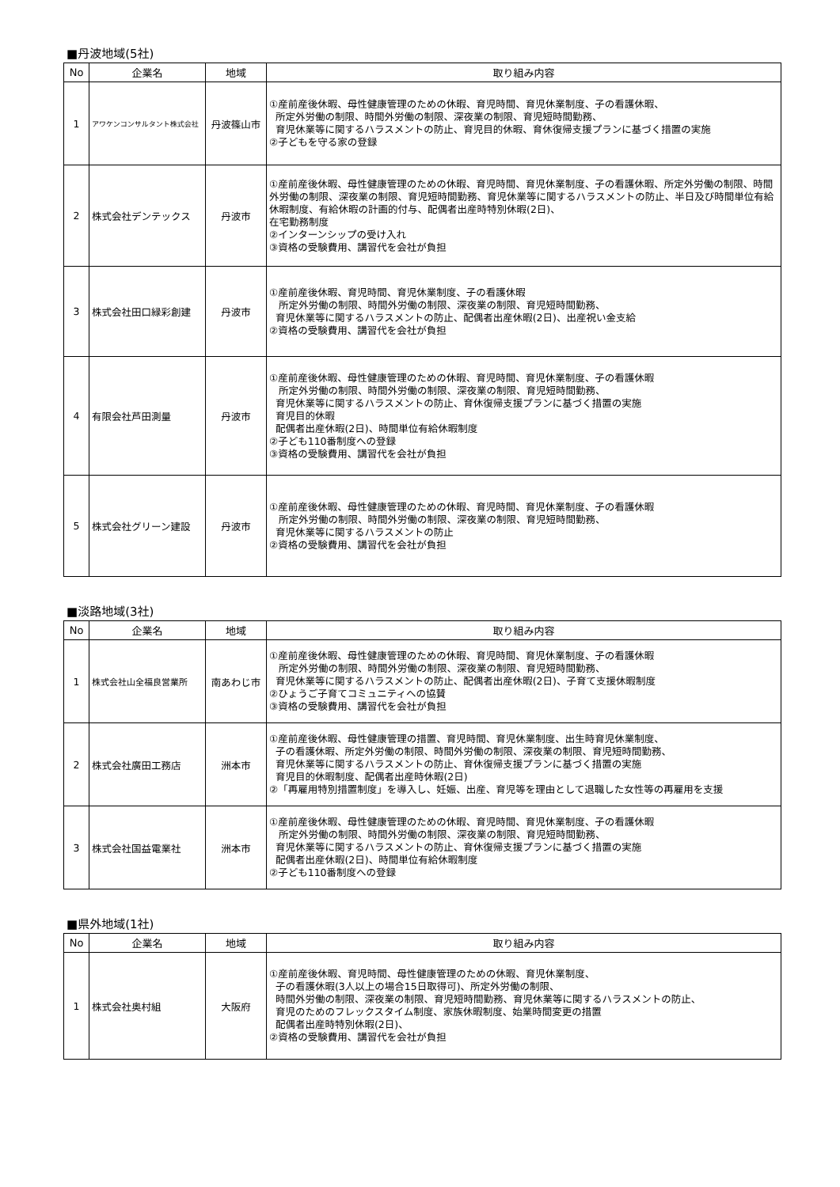■丹波地域(5社)
| No | 企業名 | 地域 | 取り組み内容 |
| --- | --- | --- | --- |
| 1 | アワケンコンサルタント株式会社 | 丹波篠山市 | ①産前産後休暇、母性健康管理のための休暇、育児時間、育児休業制度、子の看護休暇、 所定外労働の制限、時間外労働の制限、深夜業の制限、育児短時間勤務、 育児休業等に関するハラスメントの防止、育児目的休暇、育休復帰支援プランに基づく措置の実施 ②子どもを守る家の登録 |
| 2 | 株式会社デンテックス | 丹波市 | ①産前産後休暇、母性健康管理のための休暇、育児時間、育児休業制度、子の看護休暇、所定外労働の制限、時間外労働の制限、深夜業の制限、育児短時間勤務、育児休業等に関するハラスメントの防止、半日及び時間単位有給休暇制度、有給休暇の計画的付与、配偶者出産時特別休暇(2日)、 在宅勤務制度 ②インターンシップの受け入れ ③資格の受験費用、講習代を会社が負担 |
| 3 | 株式会社田口緑彩創建 | 丹波市 | ①産前産後休暇、育児時間、育児休業制度、子の看護休暇 所定外労働の制限、時間外労働の制限、深夜業の制限、育児短時間勤務、 育児休業等に関するハラスメントの防止、配偶者出産休暇(2日)、出産祝い金支給 ②資格の受験費用、講習代を会社が負担 |
| 4 | 有限会社芦田測量 | 丹波市 | ①産前産後休暇、母性健康管理のための休暇、育児時間、育児休業制度、子の看護休暇 所定外労働の制限、時間外労働の制限、深夜業の制限、育児短時間勤務、 育児休業等に関するハラスメントの防止、育休復帰支援プランに基づく措置の実施 育児目的休暇 配偶者出産休暇(2日)、時間単位有給休暇制度 ②子ども110番制度への登録 ③資格の受験費用、講習代を会社が負担 |
| 5 | 株式会社グリーン建設 | 丹波市 | ①産前産後休暇、母性健康管理のための休暇、育児時間、育児休業制度、子の看護休暇 所定外労働の制限、時間外労働の制限、深夜業の制限、育児短時間勤務、 育児休業等に関するハラスメントの防止 ②資格の受験費用、講習代を会社が負担 |
■淡路地域(3社)
| No | 企業名 | 地域 | 取り組み内容 |
| --- | --- | --- | --- |
| 1 | 株式会社山全福良営業所 | 南あわじ市 | ①産前産後休暇、母性健康管理のための休暇、育児時間、育児休業制度、子の看護休暇 所定外労働の制限、時間外労働の制限、深夜業の制限、育児短時間勤務、 育児休業等に関するハラスメントの防止、配偶者出産休暇(2日)、子育て支援休暇制度 ②ひょうご子育てコミュニティへの協賛 ③資格の受験費用、講習代を会社が負担 |
| 2 | 株式会社廣田工務店 | 洲本市 | ①産前産後休暇、母性健康管理の措置、育児時間、育児休業制度、出生時育児休業制度、 子の看護休暇、所定外労働の制限、時間外労働の制限、深夜業の制限、育児短時間勤務、 育児休業等に関するハラスメントの防止、育休復帰支援プランに基づく措置の実施 育児目的休暇制度、配偶者出産時休暇(2日) ②「再雇用特別措置制度」を導入し、妊娠、出産、育児等を理由として退職した女性等の再雇用を支援 |
| 3 | 株式会社国益電業社 | 洲本市 | ①産前産後休暇、母性健康管理のための休暇、育児時間、育児休業制度、子の看護休暇 所定外労働の制限、時間外労働の制限、深夜業の制限、育児短時間勤務、 育児休業等に関するハラスメントの防止、育休復帰支援プランに基づく措置の実施 配偶者出産休暇(2日)、時間単位有給休暇制度 ②子ども110番制度への登録 |
■県外地域(1社)
| No | 企業名 | 地域 | 取り組み内容 |
| --- | --- | --- | --- |
| 1 | 株式会社奥村組 | 大阪府 | ①産前産後休暇、育児時間、母性健康管理のための休暇、育児休業制度、 子の看護休暇(3人以上の場合15日取得可)、所定外労働の制限、 時間外労働の制限、深夜業の制限、育児短時間勤務、育児休業等に関するハラスメントの防止、 育児のためのフレックスタイム制度、家族休暇制度、始業時間変更の措置 配偶者出産時特別休暇(2日)、 ②資格の受験費用、講習代を会社が負担 |